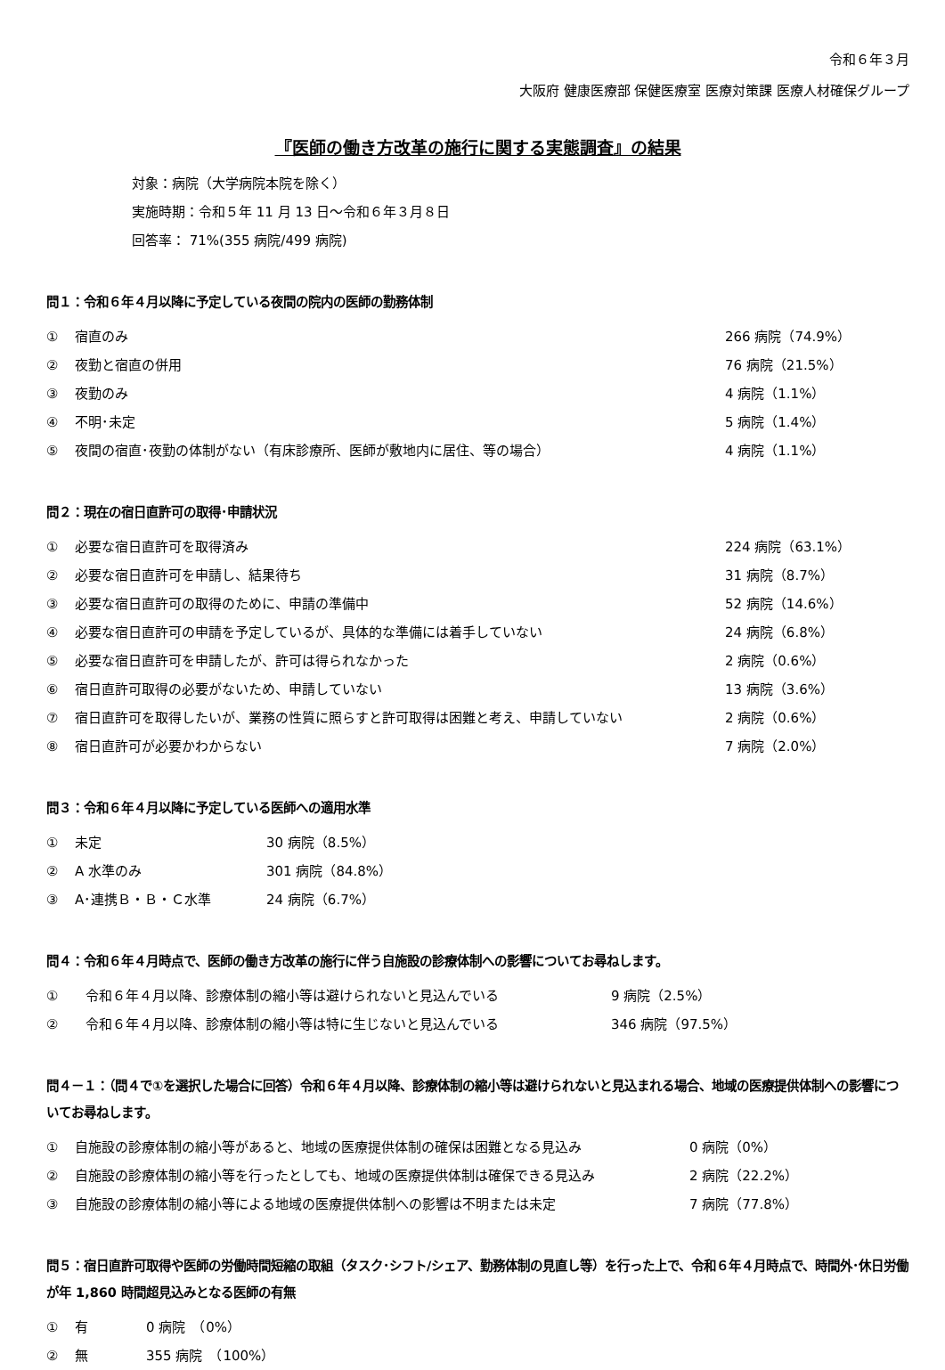令和６年３月
大阪府 健康医療部 保健医療室 医療対策課 医療人材確保グループ
『医師の働き方改革の施行に関する実態調査』の結果
対象：病院（大学病院本院を除く）
実施時期：令和５年 11 月 13 日～令和６年３月８日
回答率： 71%(355 病院/499 病院)
問１：令和６年４月以降に予定している夜間の院内の医師の勤務体制
① 宿直のみ 266 病院（74.9%）
② 夜勤と宿直の併用 76 病院（21.5%）
③ 夜勤のみ 4 病院（1.1%）
④ 不明･未定 5 病院（1.4%）
⑤ 夜間の宿直･夜勤の体制がない（有床診療所、医師が敷地内に居住、等の場合） 4 病院（1.1%）
問２：現在の宿日直許可の取得･申請状況
① 必要な宿日直許可を取得済み 224 病院（63.1%）
② 必要な宿日直許可を申請し、結果待ち 31 病院（8.7%）
③ 必要な宿日直許可の取得のために、申請の準備中 52 病院（14.6%）
④ 必要な宿日直許可の申請を予定しているが、具体的な準備には着手していない 24 病院（6.8%）
⑤ 必要な宿日直許可を申請したが、許可は得られなかった 2 病院（0.6%）
⑥ 宿日直許可取得の必要がないため、申請していない 13 病院（3.6%）
⑦ 宿日直許可を取得したいが、業務の性質に照らすと許可取得は困難と考え、申請していない 2 病院（0.6%）
⑧ 宿日直許可が必要かわからない 7 病院（2.0%）
問３：令和６年４月以降に予定している医師への適用水準
① 未定 30 病院（8.5%）
② A 水準のみ 301 病院（84.8%）
③ A･連携Ｂ・Ｂ・Ｃ水準 24 病院（6.7%）
問４：令和６年４月時点で、医師の働き方改革の施行に伴う自施設の診療体制への影響についてお尋ねします。
① 令和６年４月以降、診療体制の縮小等は避けられないと見込んでいる 9 病院（2.5%）
② 令和６年４月以降、診療体制の縮小等は特に生じないと見込んでいる 346 病院（97.5%）
問４－１：（問４で①を選択した場合に回答）令和６年４月以降、診療体制の縮小等は避けられないと見込まれる場合、地域の医療提供体制への影響についてお尋ねします。
① 自施設の診療体制の縮小等があると、地域の医療提供体制の確保は困難となる見込み 0 病院（0%）
② 自施設の診療体制の縮小等を行ったとしても、地域の医療提供体制は確保できる見込み 2 病院（22.2%）
③ 自施設の診療体制の縮小等による地域の医療提供体制への影響は不明または未定 7 病院（77.8%）
問５：宿日直許可取得や医師の労働時間短縮の取組（タスク･シフト/シェア、勤務体制の見直し等）を行った上で、令和６年４月時点で、時間外･休日労働が年 1,860 時間超見込みとなる医師の有無
① 有 0 病院　（0%）
② 無 355 病院　（100%）